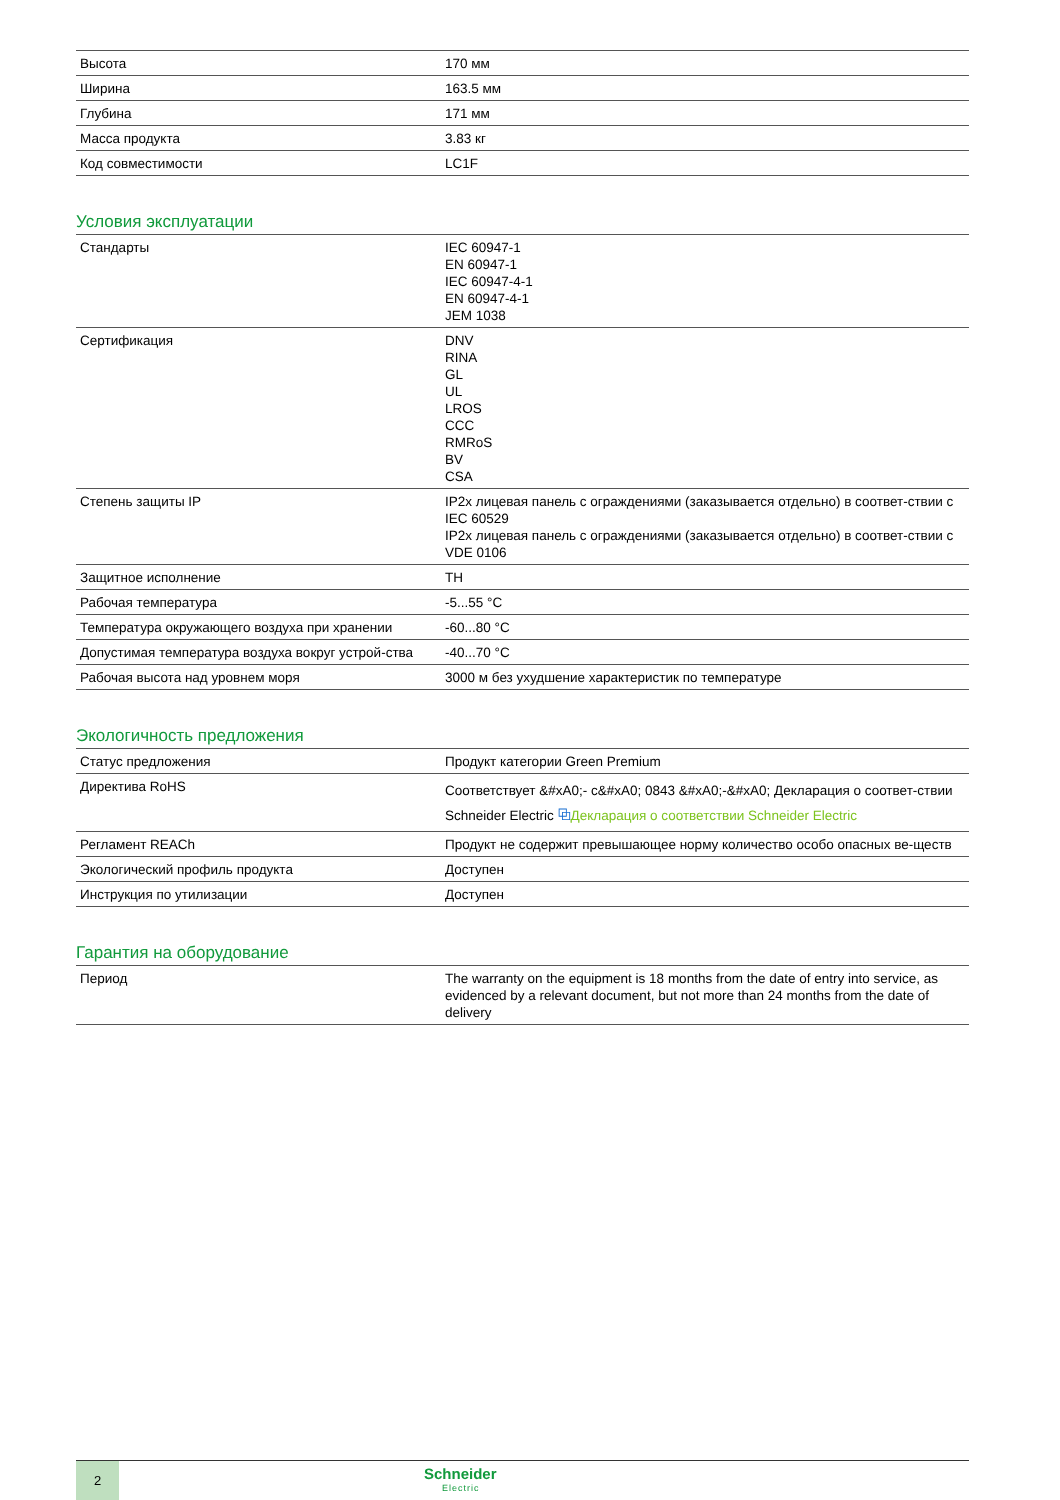| Высота | 170 мм |
| Ширина | 163.5 мм |
| Глубина | 171 мм |
| Масса продукта | 3.83 кг |
| Код совместимости | LC1F |
Условия эксплуатации
| Стандарты | IEC 60947-1 EN 60947-1 IEC 60947-4-1 EN 60947-4-1 JEM 1038 |
| Сертификация | DNV RINA GL UL LROS CCC RMRoS BV CSA |
| Степень защиты IP | IP2x лицевая панель с ограждениями (заказывается отдельно) в соответ-ствии с IEC 60529 IP2x лицевая панель с ограждениями (заказывается отдельно) в соответ-ствии с VDE 0106 |
| Защитное исполнение | TH |
| Рабочая температура | -5...55 °C |
| Температура окружающего воздуха при хранении | -60...80 °C |
| Допустимая температура воздуха вокруг устрой-ства | -40...70 °C |
| Рабочая высота над уровнем моря | 3000 м без ухудшение характеристик по температуре |
Экологичность предложения
| Статус предложения | Продукт категории Green Premium |
| Директива RoHS | Соответствует &#xA0;- c&#xA0; 0843 &#xA0;-&#xA0; Декларация о соответ-ствии Schneider Electric ⧉ Декларация о соответствии Schneider Electric |
| Регламент REACh | Продукт не содержит превышающее норму количество особо опасных ве-ществ |
| Экологический профиль продукта | Доступен |
| Инструкция по утилизации | Доступен |
Гарантия на оборудование
| Период | The warranty on the equipment is 18 months from the date of entry into service, as evidenced by a relevant document, but not more than 24 months from the date of delivery |
2
Schneider
Electric